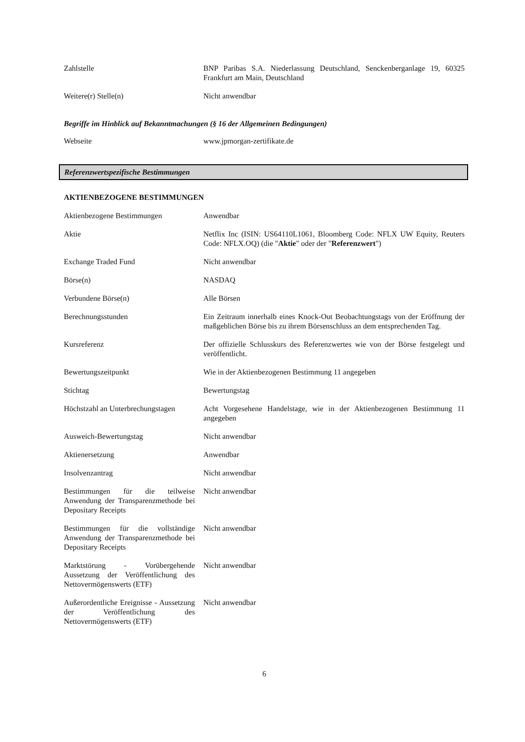Zahlstelle BNP Paribas S.A. Niederlassung Deutschland, Senckenberganlage 19, 60325 Frankfurt am Main, Deutschland
Weitere(r) Stelle(n) Nicht anwendbar
Begriffe im Hinblick auf Bekanntmachungen (§ 16 der Allgemeinen Bedingungen)
Webseite www.jpmorgan-zertifikate.de
Referenzwertspezifische Bestimmungen
AKTIENBEZOGENE BESTIMMUNGEN
Aktienbezogene Bestimmungen Anwendbar
Aktie Netflix Inc (ISIN: US64110L1061, Bloomberg Code: NFLX UW Equity, Reuters Code: NFLX.OQ) (die "Aktie" oder der "Referenzwert")
Exchange Traded Fund Nicht anwendbar
Börse(n) NASDAQ
Verbundene Börse(n) Alle Börsen
Berechnungsstunden Ein Zeitraum innerhalb eines Knock-Out Beobachtungstags von der Eröffnung der maßgeblichen Börse bis zu ihrem Börsenschluss an dem entsprechenden Tag.
Kursreferenz Der offizielle Schlusskurs des Referenzwertes wie von der Börse festgelegt und veröffentlicht.
Bewertungszeitpunkt Wie in der Aktienbezogenen Bestimmung 11 angegeben
Stichtag Bewertungstag
Höchstzahl an Unterbrechungstagen
Acht Vorgesehene Handelstage, wie in der Aktienbezogenen Bestimmung 11 angegeben
Ausweich-Bewertungstag Nicht anwendbar
Aktienersetzung Anwendbar
Insolvenzantrag Nicht anwendbar
Bestimmungen für die teilweise Anwendung der Transparenzmethode bei Depositary Receipts
Nicht anwendbar
Bestimmungen für die vollständige Anwendung der Transparenzmethode bei Depositary Receipts
Nicht anwendbar
Marktstörung - Vorübergehende Aussetzung der Veröffentlichung des Nettovermögenswerts (ETF)
Nicht anwendbar
Außerordentliche Ereignisse - Aussetzung der Veröffentlichung des Nettovermögenswerts (ETF)
Nicht anwendbar
6